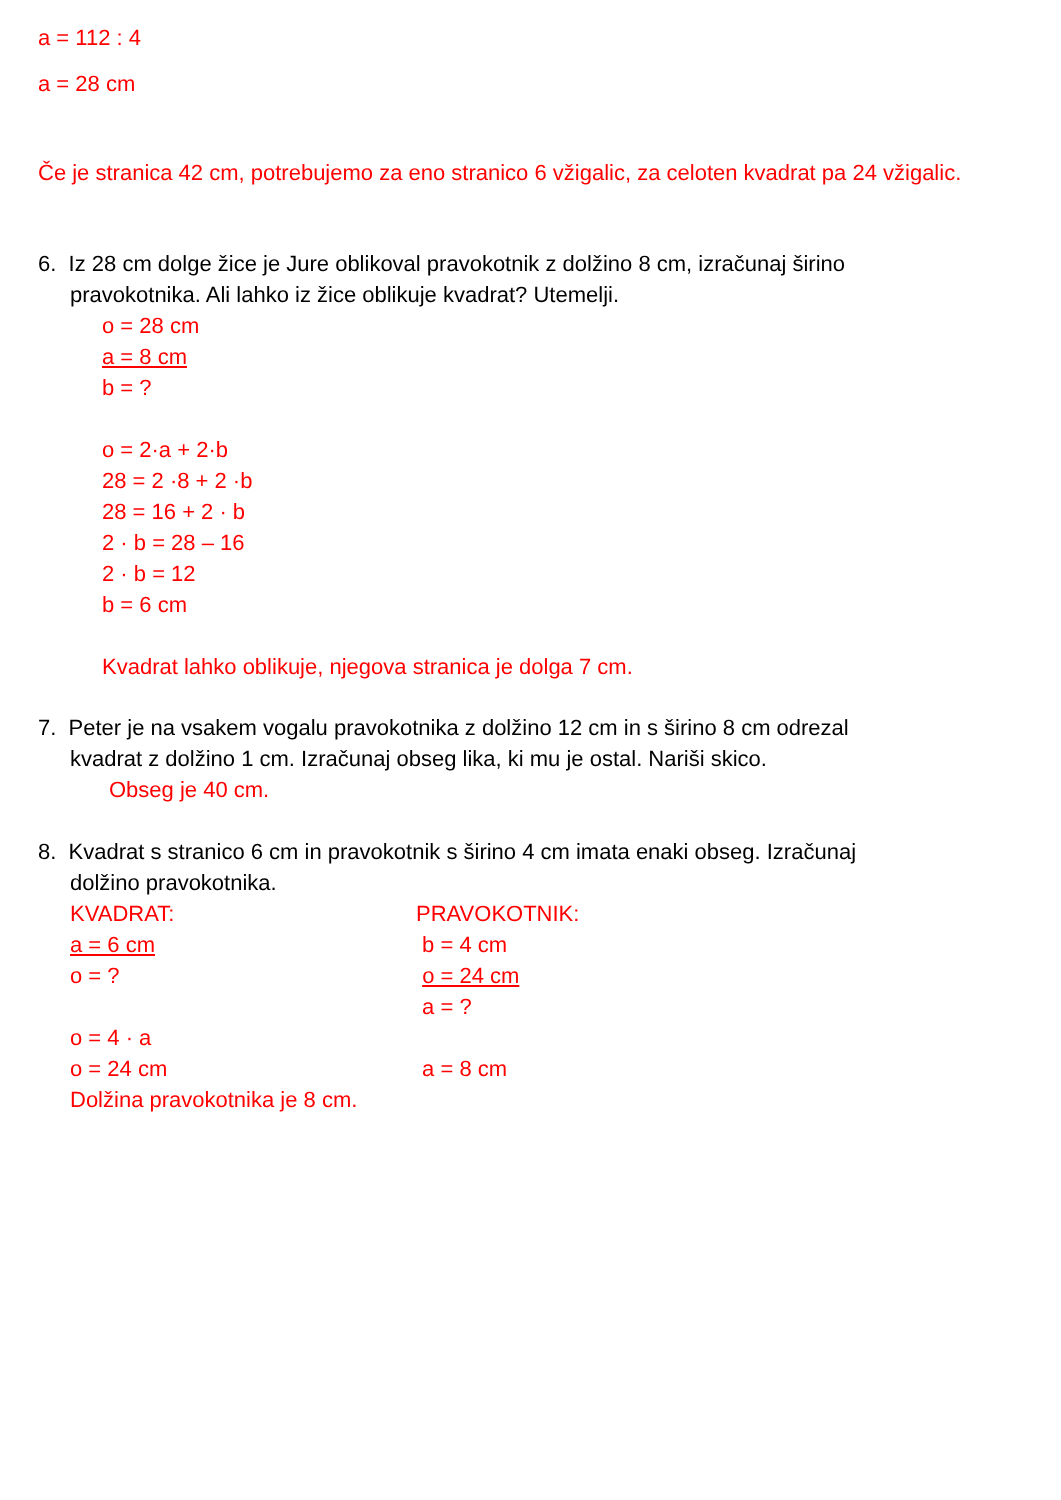a = 112 : 4
a = 28 cm
Če je stranica 42 cm, potrebujemo za eno stranico 6 vžigalic, za celoten kvadrat pa 24 vžigalic.
6. Iz 28 cm dolge žice je Jure oblikoval pravokotnik z dolžino 8 cm, izračunaj širino
pravokotnika. Ali lahko iz žice oblikuje kvadrat? Utemelji.
o = 28 cm
a = 8 cm
b = ?
o = 2·a + 2·b
28 = 2 ·8 + 2 ·b
28 = 16 + 2 · b
2 · b = 28 – 16
2 · b = 12
b = 6 cm
Kvadrat lahko oblikuje, njegova stranica je dolga 7 cm.
7. Peter je na vsakem vogalu pravokotnika z dolžino 12 cm in s širino 8 cm odrezal
kvadrat z dolžino 1 cm. Izračunaj obseg lika, ki mu je ostal. Nariši skico.
Obseg je 40 cm.
8. Kvadrat s stranico 6 cm in pravokotnik s širino 4 cm imata enaki obseg. Izračunaj
dolžino pravokotnika.
KVADRAT:
a = 6 cm
o = ?
o = 4 · a
o = 24 cm
Dolžina pravokotnika je 8 cm.
PRAVOKOTNIK:
b = 4 cm
o = 24 cm
a = ?
a = 8 cm